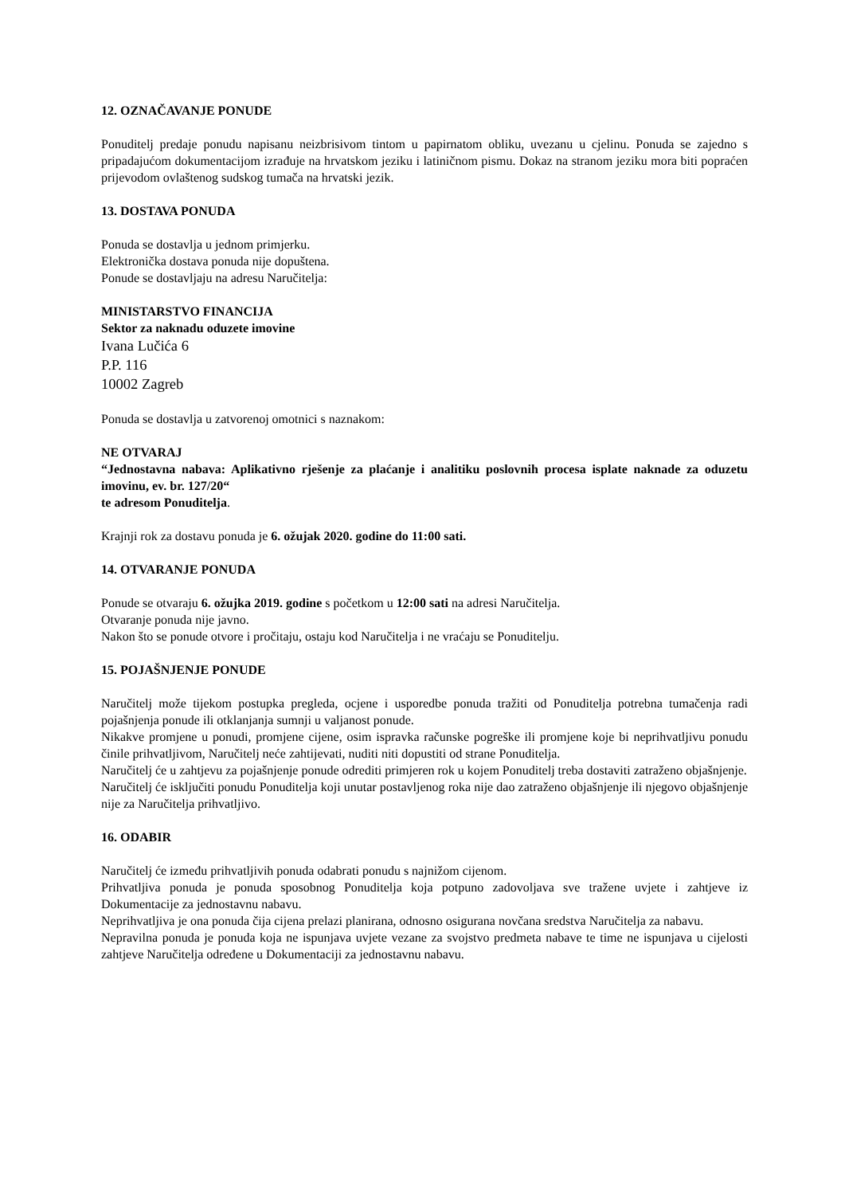12. OZNAČAVANJE PONUDE
Ponuditelj predaje ponudu napisanu neizbrisivom tintom u papirnatom obliku, uvezanu u cjelinu. Ponuda se zajedno s pripadajućom dokumentacijom izrađuje na hrvatskom jeziku i latiničnom pismu. Dokaz na stranom jeziku mora biti popraćen prijevodom ovlaštenog sudskog tumača na hrvatski jezik.
13. DOSTAVA PONUDA
Ponuda se dostavlja u jednom primjerku.
Elektronička dostava ponuda nije dopuštena.
Ponude se dostavljaju na adresu Naručitelja:
MINISTARSTVO FINANCIJA
Sektor za naknadu oduzete imovine
Ivana Lučića 6
P.P. 116
10002 Zagreb
Ponuda se dostavlja u zatvorenoj omotnici s naznakom:
NE OTVARAJ
“Jednostavna nabava: Aplikativno rješenje za plaćanje i analitiku poslovnih procesa isplate naknade za oduzetu imovinu, ev. br. 127/20“
te adresom Ponuditelja.
Krajnji rok za dostavu ponuda je 6. ožujak 2020. godine do 11:00 sati.
14. OTVARANJE PONUDA
Ponude se otvaraju 6. ožujka 2019. godine s početkom u 12:00 sati na adresi Naručitelja.
Otvaranje ponuda nije javno.
Nakon što se ponude otvore i pročitaju, ostaju kod Naručitelja i ne vraćaju se Ponuditelju.
15. POJAŠNJENJE PONUDE
Naručitelj može tijekom postupka pregleda, ocjene i usporedbe ponuda tražiti od Ponuditelja potrebna tumačenja radi pojašnjenja ponude ili otklanjanja sumnji u valjanost ponude.
Nikakve promjene u ponudi, promjene cijene, osim ispravka računske pogreške ili promjene koje bi neprihvatljivu ponudu činile prihvatljivom, Naručitelj neće zahtijevati, nuditi niti dopustiti od strane Ponuditelja.
Naručitelj će u zahtjevu za pojašnjenje ponude odrediti primjeren rok u kojem Ponuditelj treba dostaviti zatraženo objašnjenje.
Naručitelj će isključiti ponudu Ponuditelja koji unutar postavljenog roka nije dao zatraženo objašnjenje ili njegovo objašnjenje nije za Naručitelja prihvatljivo.
16. ODABIR
Naručitelj će između prihvatljivih ponuda odabrati ponudu s najnižom cijenom.
Prihvatljiva ponuda je ponuda sposobnog Ponuditelja koja potpuno zadovoljava sve tražene uvjete i zahtjeve iz Dokumentacije za jednostavnu nabavu.
Neprihvatljiva je ona ponuda čija cijena prelazi planirana, odnosno osigurana novčana sredstva Naručitelja za nabavu.
Nepravilna ponuda je ponuda koja ne ispunjava uvjete vezane za svojstvo predmeta nabave te time ne ispunjava u cijelosti zahtjeve Naručitelja određene u Dokumentaciji za jednostavnu nabavu.